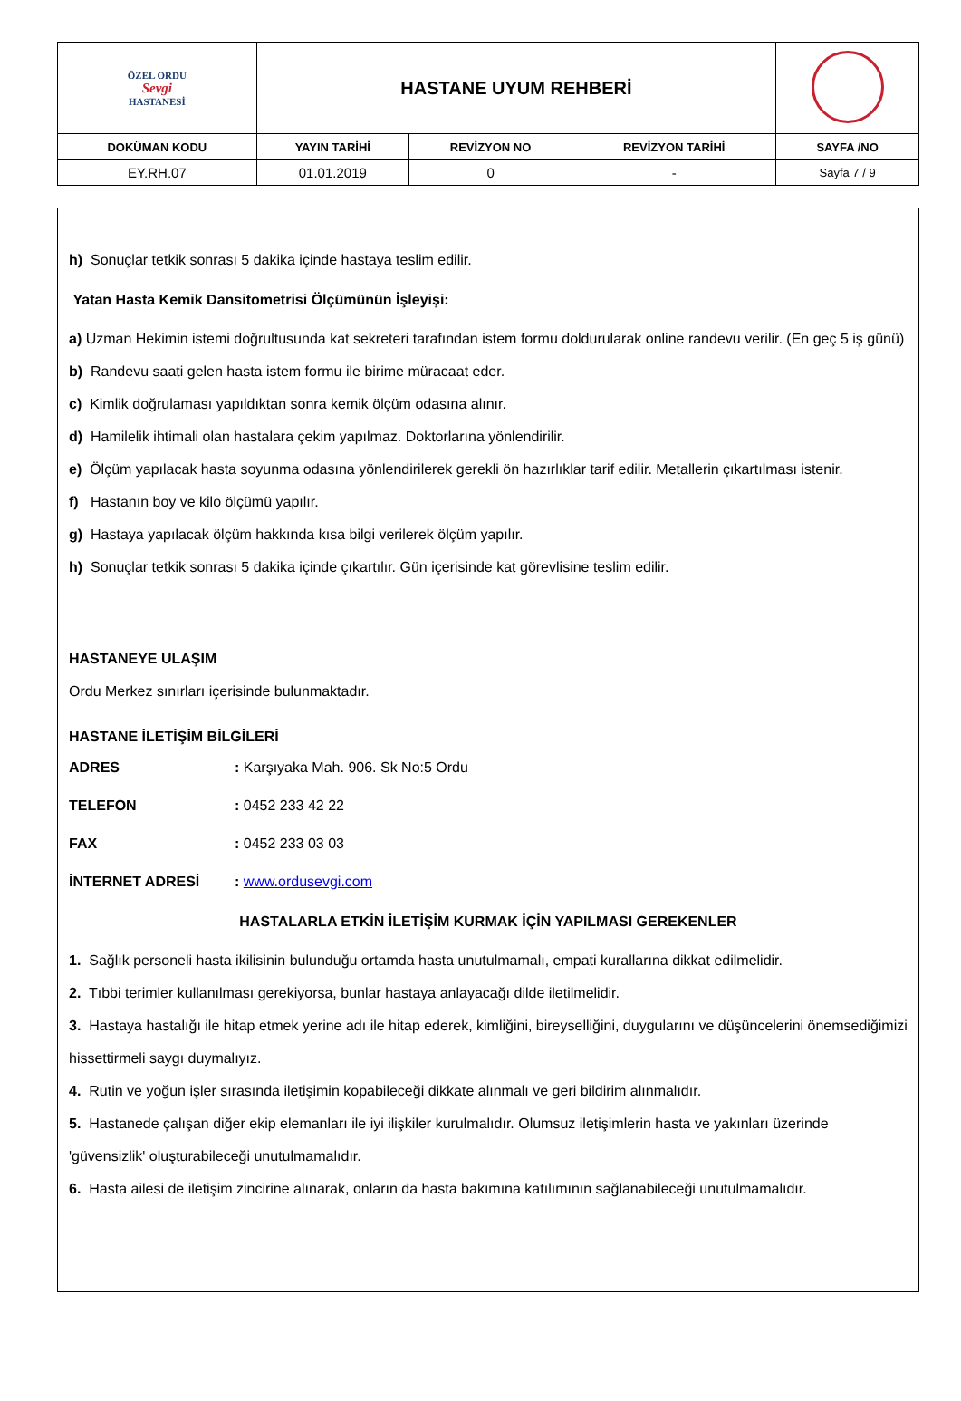| ÖZEL ORDU Sevgi HASTANESİ | HASTANE UYUM REHBERİ | | | |
| DOKÜMAN KODU | YAYIN TARİHİ | REVİZYON NO | REVİZYON TARİHİ | SAYFA /NO |
| EY.RH.07 | 01.01.2019 | 0 | - | Sayfa 7 / 9 |
h) Sonuçlar tetkik sonrası 5 dakika içinde hastaya teslim edilir.
Yatan Hasta Kemik Dansitometrisi Ölçümünün İşleyişi:
a) Uzman Hekimin istemi doğrultusunda kat sekreteri tarafından istem formu doldurularak online randevu verilir. (En geç 5 iş günü)
b) Randevu saati gelen hasta istem formu ile birime müracaat eder.
c) Kimlik doğrulaması yapıldıktan sonra kemik ölçüm odasına alınır.
d) Hamilelik ihtimali olan hastalara çekim yapılmaz. Doktorlarına yönlendirilir.
e) Ölçüm yapılacak hasta soyunma odasına yönlendirilerek gerekli ön hazırlıklar tarif edilir. Metallerin çıkartılması istenir.
f) Hastanın boy ve kilo ölçümü yapılır.
g) Hastaya yapılacak ölçüm hakkında kısa bilgi verilerek ölçüm yapılır.
h) Sonuçlar tetkik sonrası 5 dakika içinde çıkartılır. Gün içerisinde kat görevlisine teslim edilir.
HASTANEYE ULAŞIM
Ordu Merkez sınırları içerisinde bulunmaktadır.
HASTANE İLETİŞİM BİLGİLERİ
ADRES: Karşıyaka Mah. 906. Sk No:5 Ordu
TELEFON: 0452 233 42 22
FAX: 0452 233 03 03
İNTERNET ADRESİ: www.ordusevgi.com
HASTALARLA ETKİN İLETİŞİM KURMAK İÇİN YAPILMASI GEREKENLER
1. Sağlık personeli hasta ikilisinin bulunduğu ortamda hasta unutulmamalı, empati kurallarına dikkat edilmelidir.
2. Tıbbi terimler kullanılması gerekiyorsa, bunlar hastaya anlayacağı dilde iletilmelidir.
3. Hastaya hastalığı ile hitap etmek yerine adı ile hitap ederek, kimliğini, bireyselliğini, duygularını ve düşüncelerini önemsediğimizi hissettirmeli saygı duymalıyız.
4. Rutin ve yoğun işler sırasında iletişimin kopabileceği dikkate alınmalı ve geri bildirim alınmalıdır.
5. Hastanede çalışan diğer ekip elemanları ile iyi ilişkiler kurulmalıdır. Olumsuz iletişimlerin hasta ve yakınları üzerinde 'güvensizlik' oluşturabileceği unutulmamalıdır.
6. Hasta ailesi de iletişim zincirine alınarak, onların da hasta bakımına katılımının sağlanabileceği unutulmamalıdır.